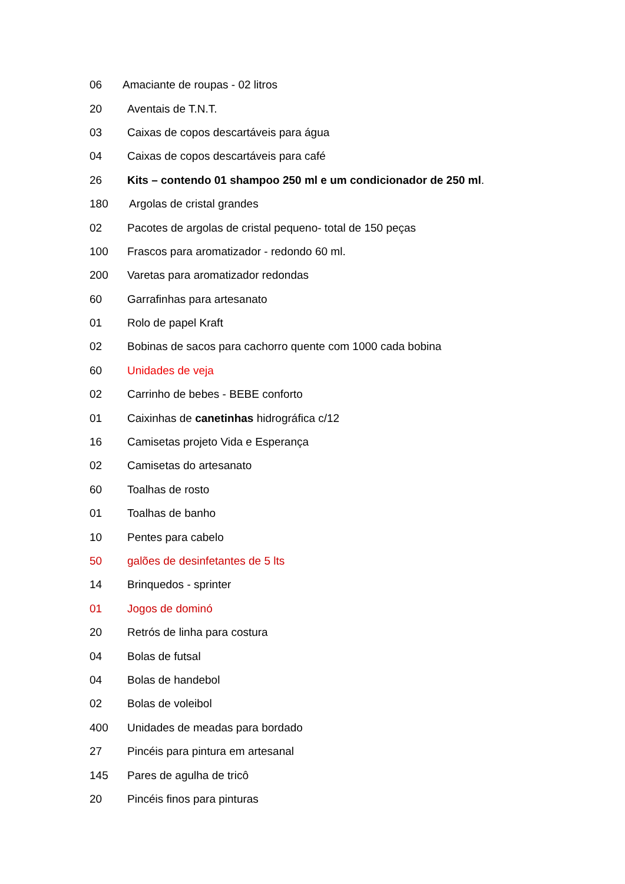06 Amaciante de roupas - 02 litros
20 Aventais de T.N.T.
03 Caixas de copos descartáveis para água
04 Caixas de copos descartáveis para café
26 Kits – contendo 01 shampoo 250 ml e um condicionador de 250 ml.
180 Argolas de cristal grandes
02 Pacotes de argolas de cristal pequeno- total de 150 peças
100 Frascos para aromatizador - redondo 60 ml.
200 Varetas para aromatizador redondas
60 Garrafinhas para artesanato
01 Rolo de papel Kraft
02 Bobinas de sacos para cachorro quente com 1000 cada bobina
60 Unidades de veja
02 Carrinho de bebes - BEBE conforto
01 Caixinhas de canetinhas hidrográfica c/12
16 Camisetas projeto Vida e Esperança
02 Camisetas do artesanato
60 Toalhas de rosto
01 Toalhas de banho
10 Pentes para cabelo
50 galões de desinfetantes de 5 lts
14 Brinquedos - sprinter
01 Jogos de dominó
20 Retrós de linha para costura
04 Bolas de futsal
04 Bolas de handebol
02 Bolas de voleibol
400 Unidades de meadas para bordado
27 Pincéis para pintura em artesanal
145 Pares de agulha de tricô
20 Pincéis finos para pinturas